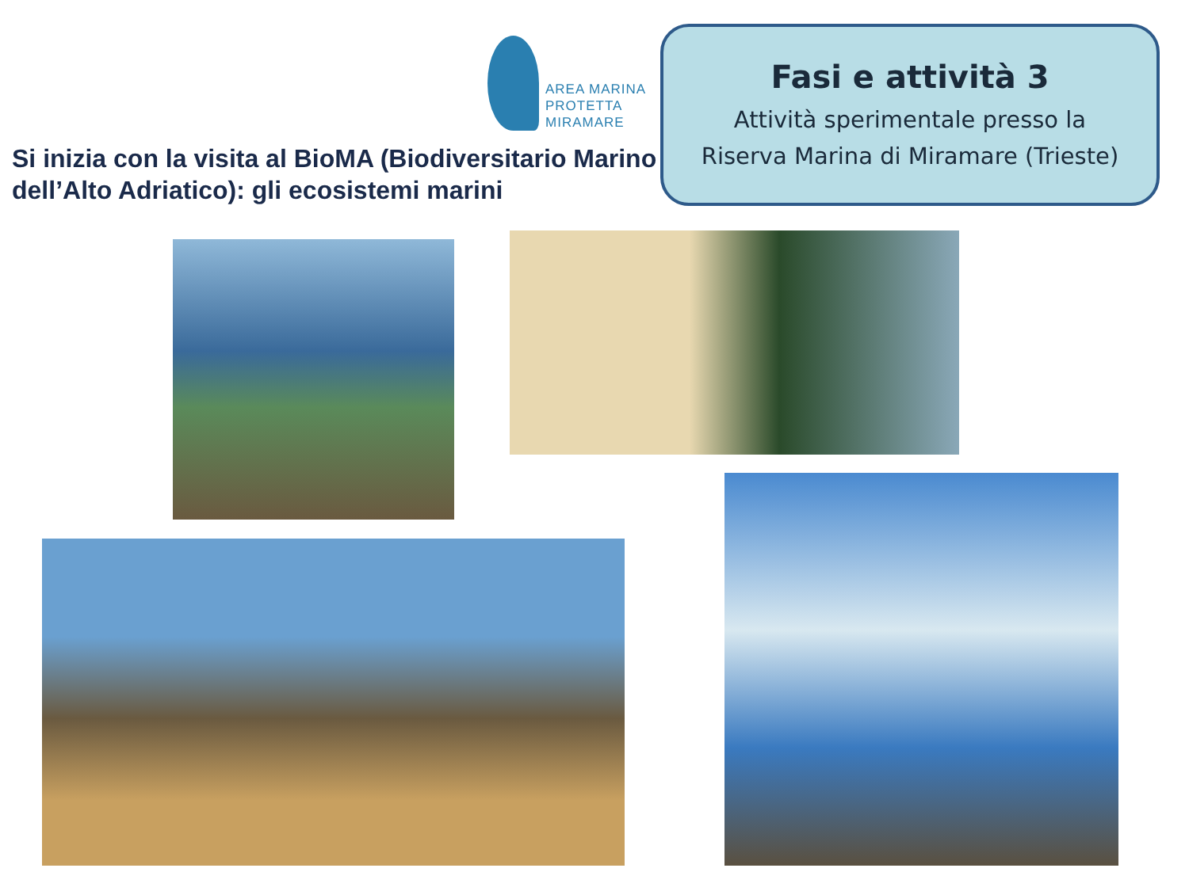AREA MARINA
PROTETTA
MIRAMARE
Si inizia con la visita al BioMA (Biodiversitario Marino dell’Alto Adriatico): gli ecosistemi marini
Fasi e attività 3
Attività sperimentale presso la
Riserva Marina di Miramare (Trieste)